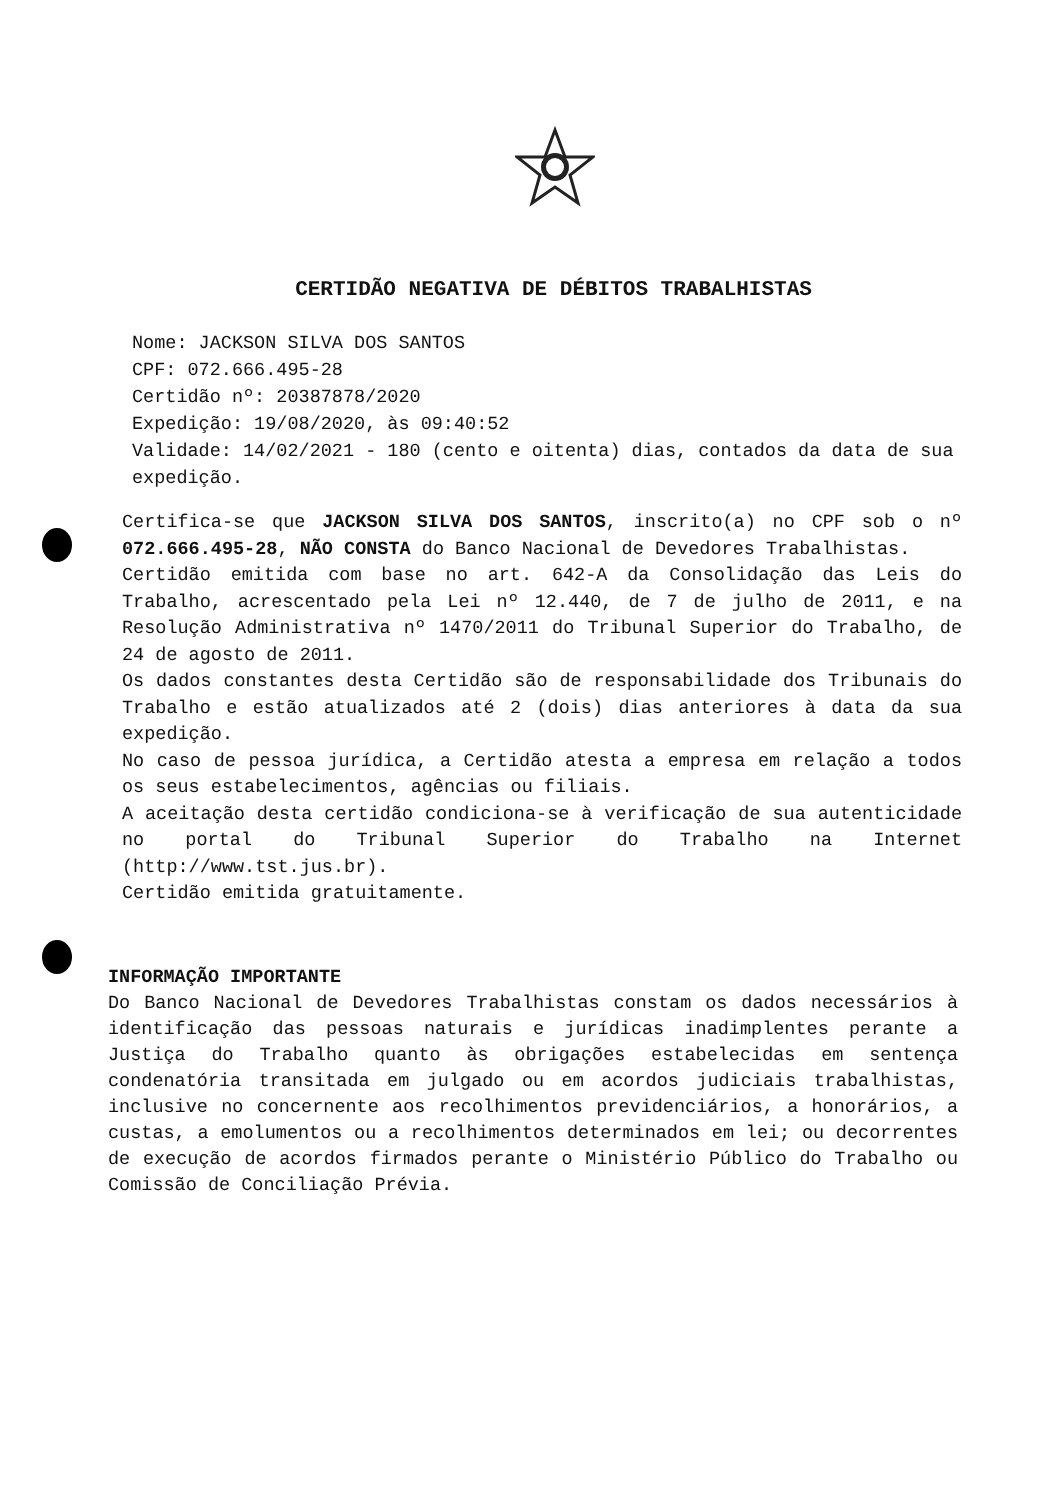CERTIDÃO NEGATIVA DE DÉBITOS TRABALHISTAS
Nome: JACKSON SILVA DOS SANTOS
CPF: 072.666.495-28
Certidão nº: 20387878/2020
Expedição: 19/08/2020, às 09:40:52
Validade: 14/02/2021 - 180 (cento e oitenta) dias, contados da data de sua expedição.
Certifica-se que JACKSON SILVA DOS SANTOS, inscrito(a) no CPF sob o nº 072.666.495-28, NÃO CONSTA do Banco Nacional de Devedores Trabalhistas.
Certidão emitida com base no art. 642-A da Consolidação das Leis do Trabalho, acrescentado pela Lei nº 12.440, de 7 de julho de 2011, e na Resolução Administrativa nº 1470/2011 do Tribunal Superior do Trabalho, de 24 de agosto de 2011.
Os dados constantes desta Certidão são de responsabilidade dos Tribunais do Trabalho e estão atualizados até 2 (dois) dias anteriores à data da sua expedição.
No caso de pessoa jurídica, a Certidão atesta a empresa em relação a todos os seus estabelecimentos, agências ou filiais.
A aceitação desta certidão condiciona-se à verificação de sua autenticidade no portal do Tribunal Superior do Trabalho na Internet (http://www.tst.jus.br).
Certidão emitida gratuitamente.
INFORMAÇÃO IMPORTANTE
Do Banco Nacional de Devedores Trabalhistas constam os dados necessários à identificação das pessoas naturais e jurídicas inadimplentes perante a Justiça do Trabalho quanto às obrigações estabelecidas em sentença condenatória transitada em julgado ou em acordos judiciais trabalhistas, inclusive no concernente aos recolhimentos previdenciários, a honorários, a custas, a emolumentos ou a recolhimentos determinados em lei; ou decorrentes de execução de acordos firmados perante o Ministério Público do Trabalho ou Comissão de Conciliação Prévia.